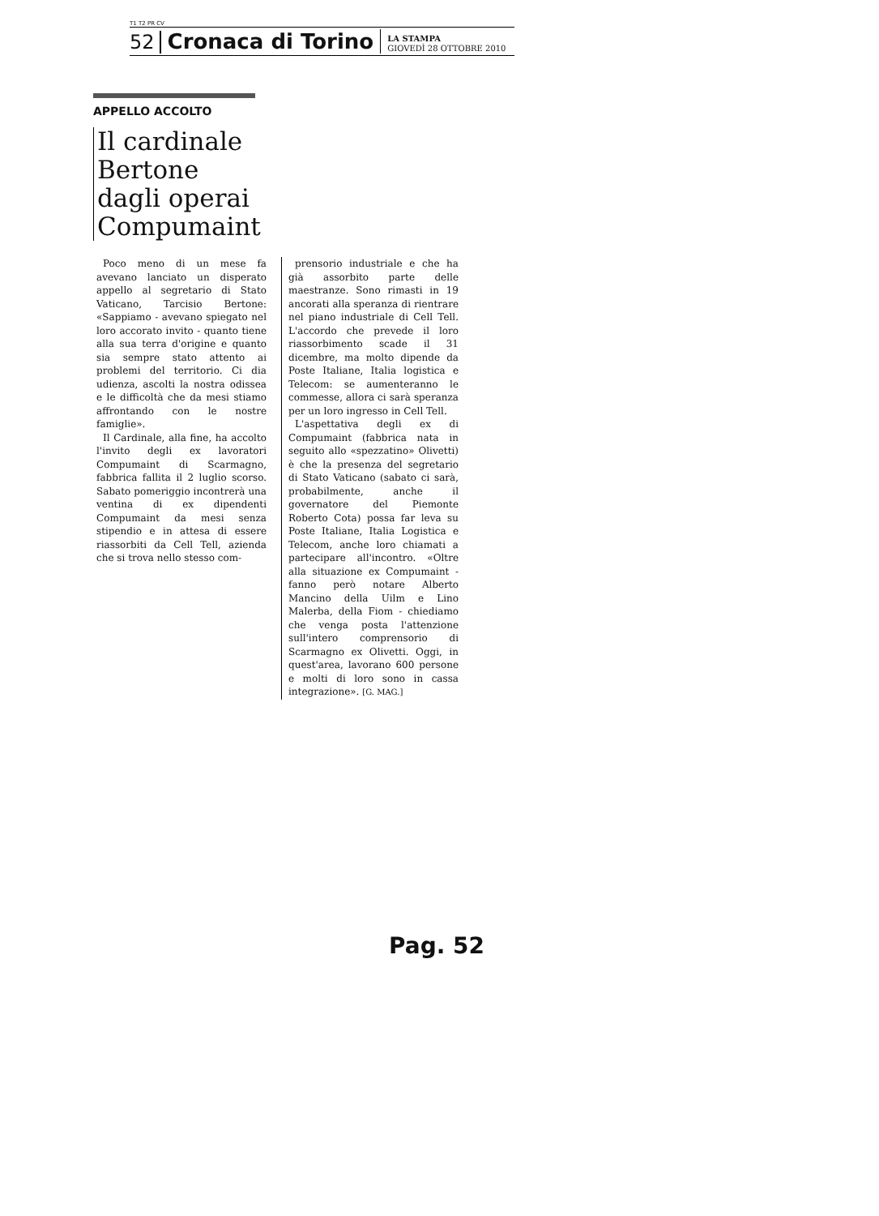T1 T2 PR CV
52 Cronaca di Torino LA STAMPA
GIOVEDÌ 28 OTTOBRE 2010
APPELLO ACCOLTO
Il cardinale
Bertone
dagli operai
Compumaint
Poco meno di un mese fa avevano lanciato un disperato appello al segretario di Stato Vaticano, Tarcisio Bertone: «Sappiamo - avevano spiegato nel loro accorato invito - quanto tiene alla sua terra d'origine e quanto sia sempre stato attento ai problemi del territorio. Ci dia udienza, ascolti la nostra odissea e le difficoltà che da mesi stiamo affrontando con le nostre famiglie».
Il Cardinale, alla fine, ha accolto l'invito degli ex lavoratori Compumaint di Scarmagno, fabbrica fallita il 2 luglio scorso. Sabato pomeriggio incontrerà una ventina di ex dipendenti Compumaint da mesi senza stipendio e in attesa di essere riassorbiti da Cell Tell, azienda che si trova nello stesso com-
prensorio industriale e che ha già assorbito parte delle maestranze. Sono rimasti in 19 ancorati alla speranza di rientrare nel piano industriale di Cell Tell. L'accordo che prevede il loro riassorbimento scade il 31 dicembre, ma molto dipende da Poste Italiane, Italia logistica e Telecom: se aumenteranno le commesse, allora ci sarà speranza per un loro ingresso in Cell Tell.
L'aspettativa degli ex di Compumaint (fabbrica nata in seguito allo «spezzatino» Olivetti) è che la presenza del segretario di Stato Vaticano (sabato ci sarà, probabilmente, anche il governatore del Piemonte Roberto Cota) possa far leva su Poste Italiane, Italia Logistica e Telecom, anche loro chiamati a partecipare all'incontro. «Oltre alla situazione ex Compumaint - fanno però notare Alberto Mancino della Uilm e Lino Malerba, della Fiom - chiediamo che venga posta l'attenzione sull'intero comprensorio di Scarmagno ex Olivetti. Oggi, in quest'area, lavorano 600 persone e molti di loro sono in cassa integrazione». [G. MAG.]
Pag. 52